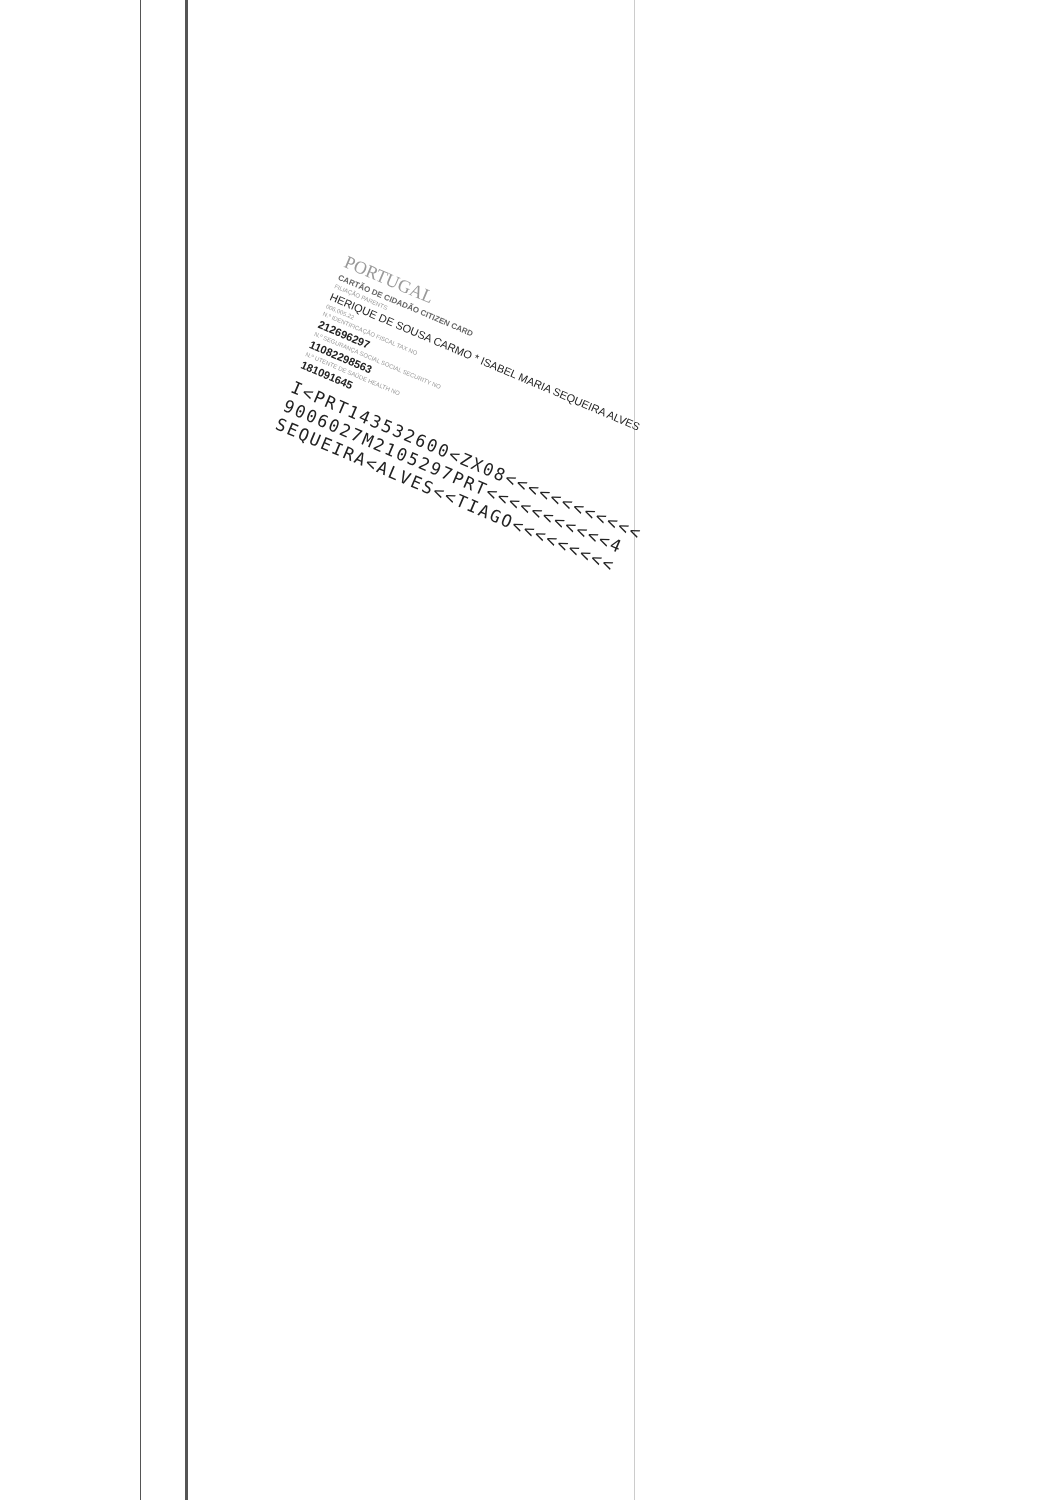PORTUGAL
CARTÃO DE CIDADÃO CITIZEN CARD
FILIAÇÃO PARENTS
HERIQUE DE SOUSA CARMO * ISABEL MARIA SEQUEIRA ALVES
006.005.22
N.º IDENTIFICAÇÃO FISCAL TAX NO
212696297
N.º SEGURANÇA SOCIAL SOCIAL SECURITY NO
11082298563
N.º UTENTE DE SAÚDE HEALTH NO
181091645
I<PRT143532600<ZX08<<<<<<<<<<<< 9006027M2105297PRT<<<<<<<<<<<4 SEQUEIRA<ALVES<<TIAGO<<<<<<<<<